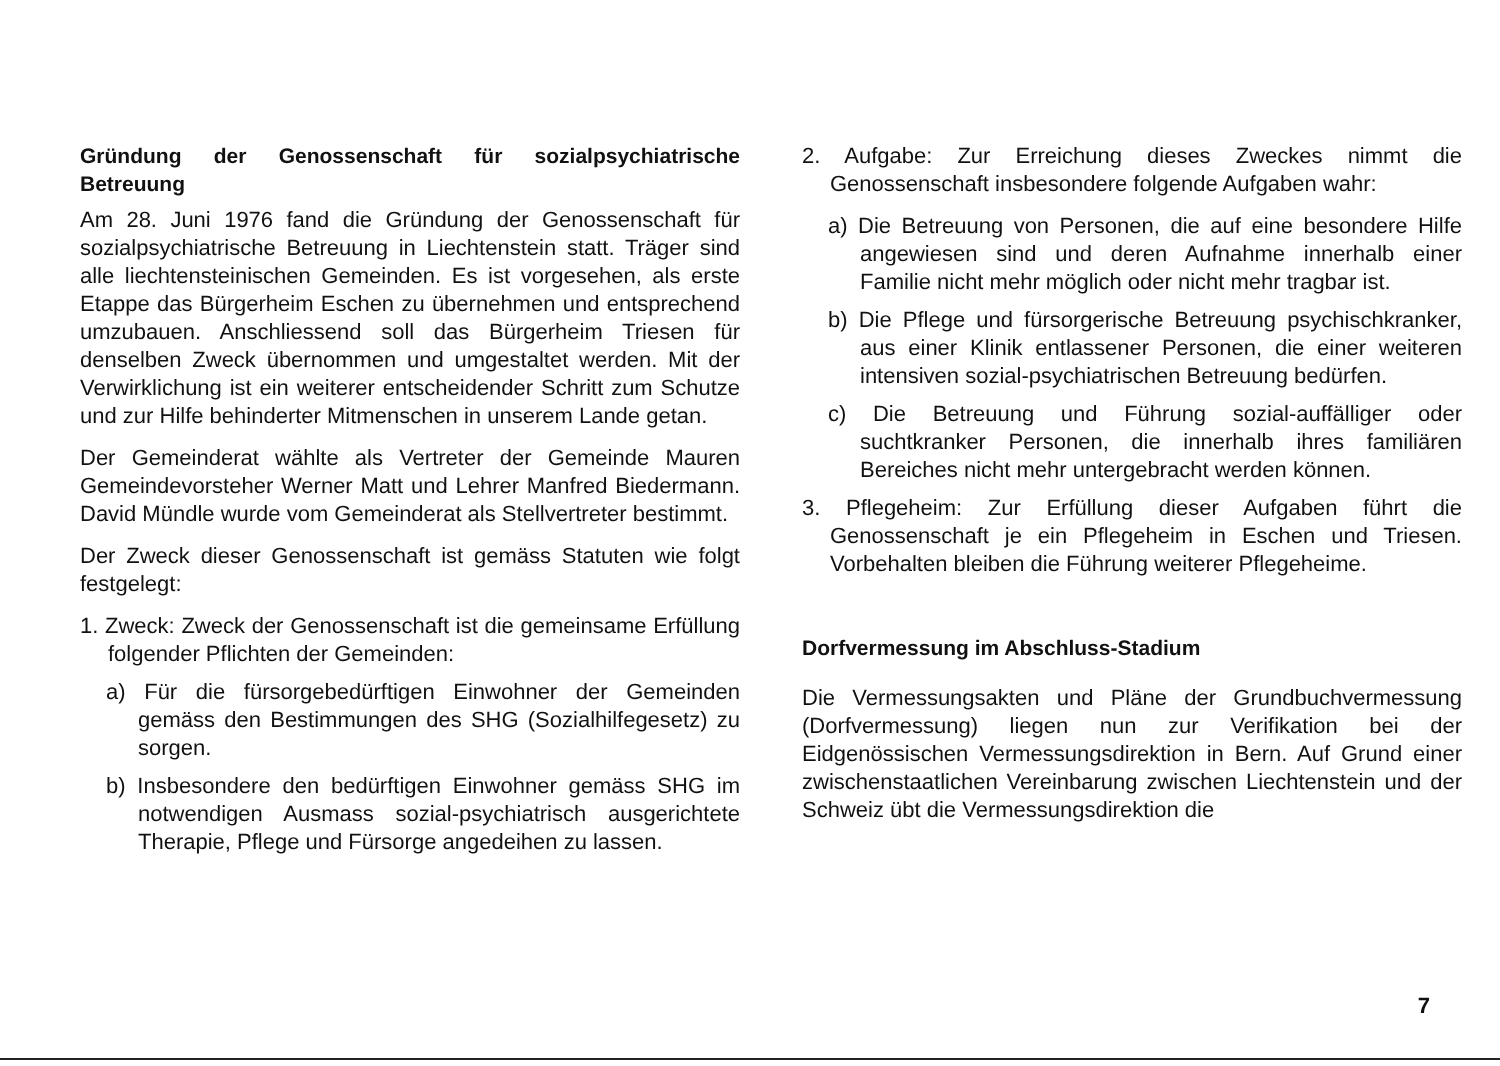Gründung der Genossenschaft für sozialpsychiatrische Betreuung
Am 28. Juni 1976 fand die Gründung der Genossenschaft für sozialpsychiatrische Betreuung in Liechtenstein statt. Träger sind alle liechtensteinischen Gemeinden. Es ist vorgesehen, als erste Etappe das Bürgerheim Eschen zu übernehmen und entsprechend umzubauen. Anschliessend soll das Bürgerheim Triesen für denselben Zweck übernommen und umgestaltet werden. Mit der Verwirklichung ist ein weiterer entscheidender Schritt zum Schutze und zur Hilfe behinderter Mitmenschen in unserem Lande getan.
Der Gemeinderat wählte als Vertreter der Gemeinde Mauren Gemeindevorsteher Werner Matt und Lehrer Manfred Biedermann. David Mündle wurde vom Gemeinderat als Stellvertreter bestimmt.
Der Zweck dieser Genossenschaft ist gemäss Statuten wie folgt festgelegt:
1. Zweck: Zweck der Genossenschaft ist die gemeinsame Erfüllung folgender Pflichten der Gemeinden:
a) Für die fürsorgebedürftigen Einwohner der Gemeinden gemäss den Bestimmungen des SHG (Sozialhilfegesetz) zu sorgen.
b) Insbesondere den bedürftigen Einwohner gemäss SHG im notwendigen Ausmass sozial-psychiatrisch ausgerichtete Therapie, Pflege und Fürsorge angedeihen zu lassen.
2. Aufgabe: Zur Erreichung dieses Zweckes nimmt die Genossenschaft insbesondere folgende Aufgaben wahr:
a) Die Betreuung von Personen, die auf eine besondere Hilfe angewiesen sind und deren Aufnahme innerhalb einer Familie nicht mehr möglich oder nicht mehr tragbar ist.
b) Die Pflege und fürsorgerische Betreuung psychischkranker, aus einer Klinik entlassener Personen, die einer weiteren intensiven sozial-psychiatrischen Betreuung bedürfen.
c) Die Betreuung und Führung sozial-auffälliger oder suchtkranker Personen, die innerhalb ihres familiären Bereiches nicht mehr untergebracht werden können.
3. Pflegeheim: Zur Erfüllung dieser Aufgaben führt die Genossenschaft je ein Pflegeheim in Eschen und Triesen. Vorbehalten bleiben die Führung weiterer Pflegeheime.
Dorfvermessung im Abschluss-Stadium
Die Vermessungsakten und Pläne der Grundbuchvermessung (Dorfvermessung) liegen nun zur Verifikation bei der Eidgenössischen Vermessungsdirektion in Bern. Auf Grund einer zwischenstaatlichen Vereinbarung zwischen Liechtenstein und der Schweiz übt die Vermessungsdirektion die
7